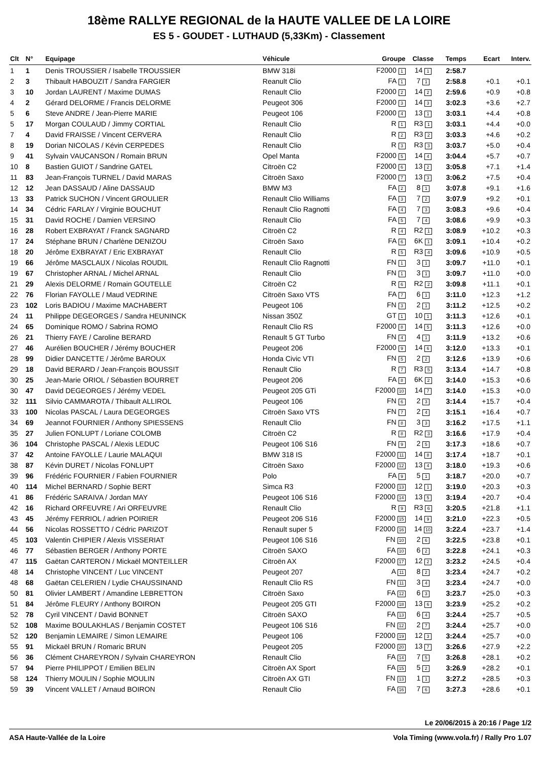18ème RALLYE REGIONAL de la HAUTE VALLEE DE LA LOIRE
ES 5 - GOUDET - LUTHAUD (5,33Km) - Classement
| Clt | N° | Equipage | Véhicule | Groupe | Classe | Temps | Ecart | Interv. |
| --- | --- | --- | --- | --- | --- | --- | --- | --- |
| 1 | 1 | Denis TROUSSIER / Isabelle TROUSSIER | BMW 318i | F2000 1 | 14 1 | 2:58.7 | | |
| 2 | 3 | Thibault HABOUZIT / Sandra FARGIER | Reanult Clio | FA 1 | 7 1 | 2:58.8 | +0.1 | +0.1 |
| 3 | 10 | Jordan LAURENT / Maxime DUMAS | Renault Clio | F2000 2 | 14 2 | 2:59.6 | +0.9 | +0.8 |
| 4 | 2 | Gérard DELORME / Francis DELORME | Peugeot 306 | F2000 3 | 14 3 | 3:02.3 | +3.6 | +2.7 |
| 5 | 6 | Steve ANDRE / Jean-Pierre MARIE | Peugeot 106 | F2000 4 | 13 1 | 3:03.1 | +4.4 | +0.8 |
| 5 | 17 | Morgan COULAUD / Jimmy CORTIAL | Renault Clio | R 1 | R3 1 | 3:03.1 | +4.4 | +0.0 |
| 7 | 4 | David FRAISSE / Vincent CERVERA | Renault Clio | R 2 | R3 2 | 3:03.3 | +4.6 | +0.2 |
| 8 | 19 | Dorian NICOLAS / Kévin CERPEDES | Renault Clio | R 3 | R3 3 | 3:03.7 | +5.0 | +0.4 |
| 9 | 41 | Sylvain VAUCANSON / Romain BRUN | Opel Manta | F2000 5 | 14 4 | 3:04.4 | +5.7 | +0.7 |
| 10 | 8 | Bastien GUIOT / Sandrine GATEL | Citroën C2 | F2000 6 | 13 2 | 3:05.8 | +7.1 | +1.4 |
| 11 | 83 | Jean-François TURNEL / David MARAS | Citroën Saxo | F2000 7 | 13 3 | 3:06.2 | +7.5 | +0.4 |
| 12 | 12 | Jean DASSAUD / Aline DASSAUD | BMW M3 | FA 2 | 8 1 | 3:07.8 | +9.1 | +1.6 |
| 13 | 33 | Patrick SUCHON / Vincent GROULIER | Renault Clio Williams | FA 3 | 7 2 | 3:07.9 | +9.2 | +0.1 |
| 14 | 34 | Cédric FARLAY / Virginie BOUCHUT | Renault Clio Ragnotti | FA 4 | 7 3 | 3:08.3 | +9.6 | +0.4 |
| 15 | 31 | David ROCHE / Damien VERSINO | Renault Clio | FA 5 | 7 4 | 3:08.6 | +9.9 | +0.3 |
| 16 | 28 | Robert EXBRAYAT / Franck SAGNARD | Citroën C2 | R 4 | R2 1 | 3:08.9 | +10.2 | +0.3 |
| 17 | 24 | Stéphane BRUN / Charlène DENIZOU | Citroën Saxo | FA 6 | 6K 1 | 3:09.1 | +10.4 | +0.2 |
| 18 | 20 | Jérôme EXBRAYAT / Eric EXBRAYAT | Renault Clio | R 5 | R3 4 | 3:09.6 | +10.9 | +0.5 |
| 19 | 66 | Jérôme MASCLAUX / Nicolas ROUDIL | Renault Clio Ragnotti | FN 1 | 3 1 | 3:09.7 | +11.0 | +0.1 |
| 19 | 67 | Christopher ARNAL / Michel ARNAL | Renault Clio | FN 1 | 3 1 | 3:09.7 | +11.0 | +0.0 |
| 21 | 29 | Alexis DELORME / Romain GOUTELLE | Citroën C2 | R 6 | R2 2 | 3:09.8 | +11.1 | +0.1 |
| 22 | 76 | Florian FAYOLLE / Maud VEDRINE | Citroën Saxo VTS | FA 7 | 6 1 | 3:11.0 | +12.3 | +1.2 |
| 23 | 102 | Loris BADIOU / Maxime MACHABERT | Peugeot 106 | FN 3 | 2 1 | 3:11.2 | +12.5 | +0.2 |
| 24 | 11 | Philippe DEGEORGES / Sandra HEUNINCK | Nissan 350Z | GT 1 | 10 1 | 3:11.3 | +12.6 | +0.1 |
| 24 | 65 | Dominique ROMO / Sabrina ROMO | Renault Clio RS | F2000 8 | 14 5 | 3:11.3 | +12.6 | +0.0 |
| 26 | 21 | Thierry FAYE / Caroline BERARD | Renault 5 GT Turbo | FN 4 | 4 1 | 3:11.9 | +13.2 | +0.6 |
| 27 | 46 | Aurélien BOUCHER / Jérémy BOUCHER | Peugeot 206 | F2000 9 | 14 6 | 3:12.0 | +13.3 | +0.1 |
| 28 | 99 | Didier DANCETTE / Jérôme BAROUX | Honda Civic VTI | FN 5 | 2 2 | 3:12.6 | +13.9 | +0.6 |
| 29 | 18 | David BERARD / Jean-François BOUSSIT | Renault Clio | R 7 | R3 5 | 3:13.4 | +14.7 | +0.8 |
| 30 | 25 | Jean-Marie ORIOL / Sébastien BOURRET | Peugeot 206 | FA 8 | 6K 2 | 3:14.0 | +15.3 | +0.6 |
| 30 | 47 | David DEGEORGES / Jérémy VEDEL | Peugeot 205 GTi | F2000 10 | 14 7 | 3:14.0 | +15.3 | +0.0 |
| 32 | 111 | Silvio CAMMAROTA / Thibault ALLIROL | Peugeot 106 | FN 6 | 2 3 | 3:14.4 | +15.7 | +0.4 |
| 33 | 100 | Nicolas PASCAL / Laura DEGEORGES | Citroën Saxo VTS | FN 7 | 2 4 | 3:15.1 | +16.4 | +0.7 |
| 34 | 69 | Jeannot FOURNIER / Anthony SPIESSENS | Renault Clio | FN 8 | 3 3 | 3:16.2 | +17.5 | +1.1 |
| 35 | 27 | Julien FONLUPT / Loriane COLOMB | Citroën C2 | R 8 | R2 3 | 3:16.6 | +17.9 | +0.4 |
| 36 | 104 | Christophe PASCAL / Alexis LEDUC | Peugeot 106 S16 | FN 9 | 2 5 | 3:17.3 | +18.6 | +0.7 |
| 37 | 42 | Antoine FAYOLLE / Laurie MALAQUI | BMW 318 IS | F2000 11 | 14 8 | 3:17.4 | +18.7 | +0.1 |
| 38 | 87 | Kévin DURET / Nicolas FONLUPT | Citroën Saxo | F2000 12 | 13 4 | 3:18.0 | +19.3 | +0.6 |
| 39 | 96 | Frédéric FOURNIER / Fabien FOURNIER | Polo | FA 9 | 5 1 | 3:18.7 | +20.0 | +0.7 |
| 40 | 114 | Michel BERNARD / Sophie BERT | Simca R3 | F2000 13 | 12 1 | 3:19.0 | +20.3 | +0.3 |
| 41 | 86 | Frédéric SARAIVA / Jordan MAY | Peugeot 106 S16 | F2000 14 | 13 5 | 3:19.4 | +20.7 | +0.4 |
| 42 | 16 | Richard ORFEUVRE / Ari ORFEUVRE | Renault Clio | R 9 | R3 6 | 3:20.5 | +21.8 | +1.1 |
| 43 | 45 | Jérémy FERRIOL / adrien POIRIER | Peugeot 206 S16 | F2000 15 | 14 9 | 3:21.0 | +22.3 | +0.5 |
| 44 | 56 | Nicolas ROSSETTO / Cédric PARIZOT | Renault super 5 | F2000 16 | 14 10 | 3:22.4 | +23.7 | +1.4 |
| 45 | 103 | Valentin CHIPIER / Alexis VISSERIAT | Peugeot 106 S16 | FN 10 | 2 6 | 3:22.5 | +23.8 | +0.1 |
| 46 | 77 | Sébastien BERGER / Anthony PORTE | Citroën SAXO | FA 10 | 6 2 | 3:22.8 | +24.1 | +0.3 |
| 47 | 115 | Gaëtan CARTERON / Mickaël MONTEILLER | Citroën AX | F2000 17 | 12 2 | 3:23.2 | +24.5 | +0.4 |
| 48 | 14 | Christophe VINCENT / Luc VINCENT | Peugeot 207 | A 11 | 8 2 | 3:23.4 | +24.7 | +0.2 |
| 48 | 68 | Gaëtan CELERIEN / Lydie CHAUSSINAND | Renault Clio RS | FN 11 | 3 4 | 3:23.4 | +24.7 | +0.0 |
| 50 | 81 | Olivier LAMBERT / Amandine LEBRETTON | Citroën Saxo | FA 12 | 6 3 | 3:23.7 | +25.0 | +0.3 |
| 51 | 84 | Jérôme FLEURY / Anthony BOIRON | Peugeot 205 GTI | F2000 18 | 13 6 | 3:23.9 | +25.2 | +0.2 |
| 52 | 78 | Cyril VINCENT / David BONNET | Citroën SAXO | FA 13 | 6 4 | 3:24.4 | +25.7 | +0.5 |
| 52 | 108 | Maxime BOULAKHLAS / Benjamin COSTET | Peugeot 106 S16 | FN 12 | 2 7 | 3:24.4 | +25.7 | +0.0 |
| 52 | 120 | Benjamin LEMAIRE / Simon LEMAIRE | Peugeot 106 | F2000 19 | 12 3 | 3:24.4 | +25.7 | +0.0 |
| 55 | 91 | Mickaël BRUN / Romaric BRUN | Peugeot 205 | F2000 20 | 13 7 | 3:26.6 | +27.9 | +2.2 |
| 56 | 36 | Clément CHAREYRON / Sylvain CHAREYRON | Renault Clio | FA 14 | 7 5 | 3:26.8 | +28.1 | +0.2 |
| 57 | 94 | Pierre PHILIPPOT / Emilien BELIN | Citroën AX Sport | FA 15 | 5 2 | 3:26.9 | +28.2 | +0.1 |
| 58 | 124 | Thierry MOULIN / Sophie MOULIN | Citroën AX GTI | FN 13 | 1 1 | 3:27.2 | +28.5 | +0.3 |
| 59 | 39 | Vincent VALLET / Arnaud BOIRON | Renault Clio | FA 16 | 7 6 | 3:27.3 | +28.6 | +0.1 |
Le 20/06/2015 à 20:16 / Page 1/2
ASA Haute-Vallée de la Loire Vola Timing (www.vola.fr) / Rally Pro 1.07